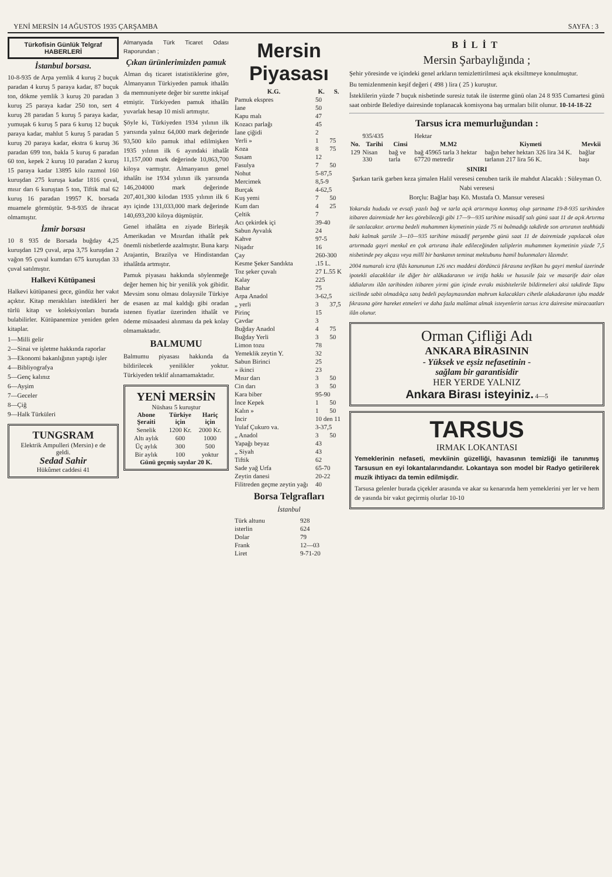YENİ MERSİN 14 AĞUSTOS 1935 ÇARŞAMBA SAYFA : 3
Türkofisin Günlük Telgraf
HABERLERİ
İstanbul borsası.
10-8-935 de Arpa yemlik 4 kuruş 2 buçuk paradan 4 kuruş 5 paraya kadar, 87 buçuk ton, dökme yemlik 3 kuruş 20 paradan 3 kuruş 25 paraya kadar 250 ton, sert 4 kuruş 28 paradan 5 kuruş 5 paraya kadar, yumuşak 6 kuruş 5 para 6 kuruş 12 buçuk paraya kadar, mahlut 5 kuruş 5 paradan 5 kuruş 20 paraya kadar, ekstra 6 kuruş 36 paradan 699 ton, bakla 5 kuruş 6 paradan 60 ton, kepek 2 kuruş 10 paradan 2 kuruş 15 paraya kadar 13895 kilo razmol 160 kuruşdan 275 kuruşa kadar 1816 çuval, mısır darı 6 kuruştan 5 ton, Tiftik mal 62 kuruş 16 paradan 19957 K. borsada muamele görmüştür. 9-8-935 de ihracat olmamıştır.
İzmir borsası
10 8 935 de Borsada buğday 4,25 kuruşdan 129 çuval, arpa 3,75 kuruşdan 2 vağon 95 çuval kumdarı 675 kuruşdan 33 çuval satılmıştır.
Halkevi Kütüpanesi
Halkevi kütüpanesi gece, gündüz her vakıt açıktır. Kitap meraklıları istedikleri her türlü kitap ve koleksiyonları burada bulabilirler. Kütüpanemize yeniden gelen kitaplar.
1—Milli gelir
2—Sinai ve işletme hakkında raporlar
3—Ekonomi bakanlığının yaptığı işler
4—Bibliyografya
5—Genç kalınız
6—Ayşim
7—Geceler
8—Çiğ
9—Halk Türküleri
TUNGSRAM
Elektrik Ampulleri (Mersin) e de geldi.
Sedad Sahir
Hükûmet caddesi 41
Almanyada Türk Ticaret Odası Raporundan ;
Çıkan ürünlerimizden pamuk
Alman dış ticaret istatistiklerine göre, Almanyanın Türkiyeden pamuk ithalâtı da memnuniyete değer bir surette inkişaf etmiştir. Türkiyeden pamuk ithalâtı yuvarlak hesap 10 misli artmıştır.
Şöyle ki, Türkiyeden 1934 yılının ilk yarısında yalnız 64,000 mark değerinde 93,500 kilo pamuk ithal edilmişken 1935 yılının ilk 6 ayındaki ithalât 11,157,000 mark değerinde 10,863,700 kiloya varmıştır. Almanyanın genel ithalâtı ise 1934 yılının ilk yarısında 146,204000 mark değerinde 207,401,300 kilodan 1935 yılının ilk 6 ayı içinde 131,033,000 mark değerinde 140,693,200 kiloya düşmüştür.
Genel ithalâtta en ziyade Birleşik Amerikadan ve Mısırdan ithalât pek önemli nisbetlerde azalmıştır. Buna karşı Arajantin, Brazilya ve Hindistandan ithalâtda artmıştır.
Pamuk piyasası hakkında söylenmeğe değer hemen hiç bir yenilik yok gibidir. Mevsim sonu olması dolayısile Türkiye de esasen az mal kaldığı gibi oradan istenen fiyatlar üzerinden ithalât ve ödeme müsaadesi alınması da pek kolay olmamaktadır.
BALMUMU
Balmumu piyasası hakkında da bildirilecek yenilikler yoktur. Türkiyeden teklif alınamamaktadır.
YENİ MERSİN
Nüshası 5 kuruştur
| Abone Şeraiti | Türkiye için | Hariç için |
| --- | --- | --- |
| Senelik | 1200 Kr. | 2000 Kr. |
| Altı aylık | 600 | 1000 |
| Üç aylık | 300 | 500 |
| Bir aylık | 100 | yoktur |
Günü geçmiş sayılar 20 K.
Mersin Piyasası
| K.G. | K. | S. |
| --- | --- | --- |
| Pamuk ekspres | 50 | |
| İane | 50 | |
| Kapu malı | 47 | |
| Kozacı parlağı | 45 | |
| İane çiğidi | 2 | |
| Yerli » | 1 | 75 |
| Koza | 8 | 75 |
| Susam | 12 | |
| Fasulya | 7 | 50 |
| Nohut | 5-87,5 | |
| Mercimek | 8,5-9 | |
| Burçak | 4-62,5 | |
| Kuş yemi | 7 | 50 |
| Kum darı | 4 | 25 |
| Çeltik | 7 | |
| Acı çekirdek içi | 39-40 | |
| Sabun Ayvalık | 24 | |
| Kahve | 97-5 | |
| Nişadır | 16 | |
| Çay | 260-300 | |
| Kesme Şeker Sandıkta | .15 L. | |
| Toz şeker çuvalı | 27 L.55 K | |
| Kalay | 225 | |
| Bahar | 75 | |
| Arpa Anadol | 3-62,5 | |
| „ yerli | 3 | 37,5 |
| Pirinç | 15 | |
| Çavdar | 3 | |
| Buğday Anadol | 4 | 75 |
| Buğday Yerli | 3 | 50 |
| Limon tozu | 78 | |
| Yemeklik zeytin Y. | 32 | |
| Sabun Birinci | 25 | |
| » ikinci | 23 | |
| Mısır darı | 3 | 50 |
| Cin darı | 3 | 50 |
| Kara biber | 95-90 | |
| İnce Kepek | 1 | 50 |
| Kalın » | 1 | 50 |
| İncir | 10 den 11 | |
| Yulaf Çukuro va. | 3-37,5 | |
| „ Anadol | 3 | 50 |
| Yapağı beyaz | 43 | |
| „ Siyah | 43 | |
| Tiftik | 62 | |
| Sade yağ Urfa | 65-70 | |
| Zeytin danesi | 20-22 | |
| Filitreden geçme zeytin yağı | 40 | |
Borsa Telgrafları
İstanbul
| Türk altunu | 928 |
| isterlin | 624 |
| Dolar | 79 |
| Frank | 12—03 |
| Liret | 9-71-20 |
BİLİT
Mersin Şarbaylığında ;
Şehir yöresinde ve içindeki genel arkların temizlettirilmesi açık eksiltmeye konulmuştur.
Bu temizlenmenin keşif değeri ( 498 ) lira ( 25 ) kuruştur.
İsteklilerin yüzde 7 buçuk nisbetinde suresiz tutak ile üsterme günü olan 24 8 935 Cumartesi günü saat onbirde Belediye dairesinde toplanacak komisyona baş urmaları bilit olunur. 10-14-18-22
Tarsus icra memurluğundan :
| | 935/435 | | Hektar | | |
| No. | Tarihi | Cinsi | M.M2 | Kiymeti | Mevkii |
| 129 | Nisan 330 | bağ ve tarla | bağ 45965 tarla 3 hektar 67720 metredir | bağın beher hektarı 326 lira 34 K. tarlanın 217 lira 56 K. | bağlar başı |
SINIRI
Şarkan tarik garben keza şimalen Halil veresesi cenuben tarik ile mahdut Alacaklı : Süleyman O. Nabi veresesi
Borçlu: Bağlar başı Kö. Mustafa O. Mansur veresesi
Yokarıda hududu ve evsafı yazılı bağ ve tarla açık artırmaya konmuş olup şartname 19-8-935 tarihinden itibaren dairemizde her kes görebileceği gibi 17—9—935 tarihine müsadif salı günü saat 11 de açık Artırma ile satılacaktır. artırma bedeli muhammen kiymetinin yüzde 75 ni bulmadığı takdirde son artıranın teahhüdü baki kalmak şartile 3—10—935 tarihine müsadif perşembe günü saat 11 de dairemizde yapılacak olan artırmada gayri menkul en çok artırana ihale edileceğinden taliplerin muhammen kıymetinin yüzde 7,5 nisbetinde pey akçası veya millî bir bankanın teminat mektubunu hamil bulunmaları lâzımdır.
2004 numaralı icra iflâs kanununun 126 ıncı maddesi dördüncü fıkrasına tevfikan bu gayri menkul üzerinde ipotekli alacaklılar ile diğer bir alâkadaranın ve irtifa hakkı ve hususile faiz ve masarife dair olan iddialarını ilân tarihinden itibaren yirmi gün içinde evrakı müsbitelerile bildirmeleri aksi takdirde Tapu sicilinde sabit olmadıkça satış bedeli paylaşmasından mahrum kalacakları cihetle alakadaranın işbu madde fıkrasına göre hareket etmeleri ve daha fazla malûmat almak isteyenlerin tarsus icra dairesine müracaatları ilân olunur.
Orman Çifliği Adı
ANKARA BİRASININ
- Yüksek ve eşsiz nefasetinin -
sağlam bir garantisidir
HER YERDE YALNIZ
Ankara Birası isteyiniz. 4—5
TARSUS
IRMAK LOKANTASI
Yemeklerinin nefaseti, mevkiinin güzelliği, havasının temizliği ile tanınmış Tarsusun en eyi lokantalarındandır. Lokantaya son model bir Radyo getirilerek muzik ihtiyacı da temin edilmişdir.
Tarsusa gelenler burada çiçekler arasında ve akar su kenarında hem yemeklerini yer ler ve hem de yasında bir vakıt geçirmiş olurlar 10-10